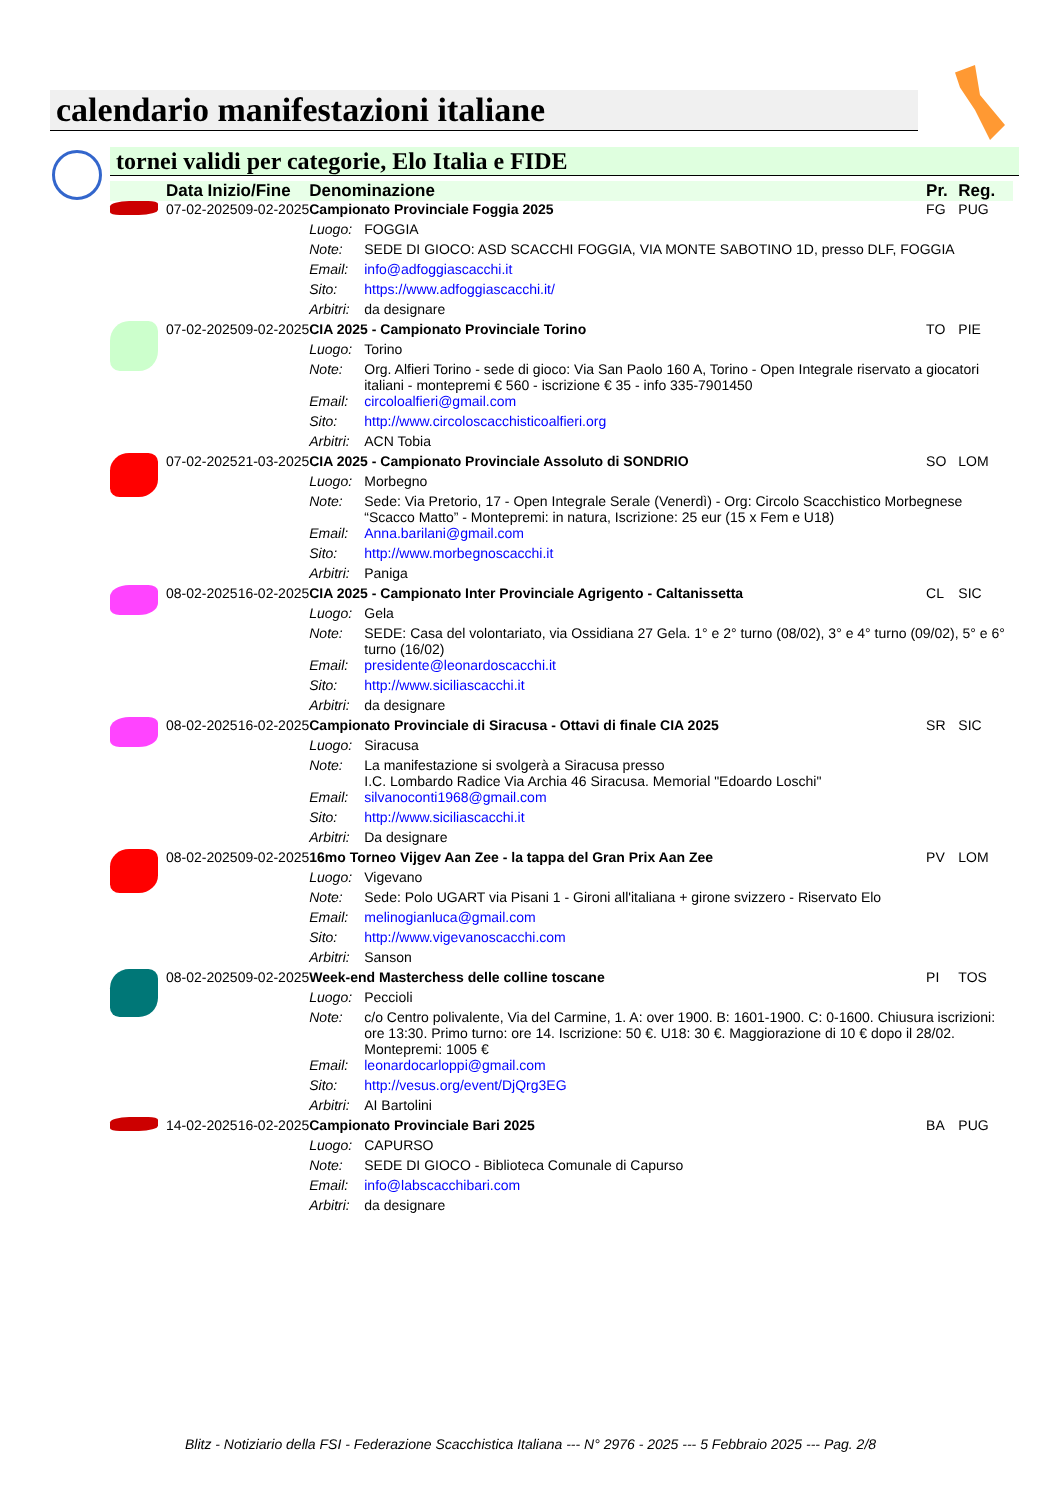calendario manifestazioni italiane
tornei validi per categorie, Elo Italia e FIDE
| | Data Inizio/Fine | | Denominazione | | Pr. | Reg. |
| --- | --- | --- | --- | --- | --- | --- |
| | 07-02-2025 | 09-02-2025 | Campionato Provinciale Foggia 2025 | | FG | PUG |
| | | | Luogo: | FOGGIA | | |
| | | | Note: | SEDE DI GIOCO: ASD SCACCHI FOGGIA, VIA MONTE SABOTINO 1D, presso DLF, FOGGIA | | |
| | | | Email: | info@adfoggiascacchi.it | | |
| | | | Sito: | https://www.adfoggiascacchi.it/ | | |
| | | | Arbitri: | da designare | | |
| | 07-02-2025 | 09-02-2025 | CIA 2025 - Campionato Provinciale Torino | | TO | PIE |
| | | | Luogo: | Torino | | |
| | | | Note: | Org. Alfieri Torino - sede di gioco: Via San Paolo 160 A, Torino - Open Integrale riservato a giocatori italiani - montepremi € 560 - iscrizione € 35 - info 335-7901450 | | |
| | | | Email: | circoloalfieri@gmail.com | | |
| | | | Sito: | http://www.circoloscacchisticoalfieri.org | | |
| | | | Arbitri: | ACN Tobia | | |
| | 07-02-2025 | 21-03-2025 | CIA 2025 - Campionato Provinciale Assoluto di SONDRIO | | SO | LOM |
| | | | Luogo: | Morbegno | | |
| | | | Note: | Sede: Via Pretorio, 17 - Open Integrale Serale (Venerdì) - Org: Circolo Scacchistico Morbegnese “Scacco Matto” - Montepremi: in natura, Iscrizione: 25 eur (15 x Fem e U18) | | |
| | | | Email: | Anna.barilani@gmail.com | | |
| | | | Sito: | http://www.morbegnoscacchi.it | | |
| | | | Arbitri: | Paniga | | |
| | 08-02-2025 | 16-02-2025 | CIA 2025 - Campionato Inter Provinciale Agrigento - Caltanissetta | | CL | SIC |
| | | | Luogo: | Gela | | |
| | | | Note: | SEDE: Casa del volontariato, via Ossidiana 27 Gela. 1° e 2° turno (08/02), 3° e 4° turno (09/02), 5° e 6° turno (16/02) | | |
| | | | Email: | presidente@leonardoscacchi.it | | |
| | | | Sito: | http://www.siciliascacchi.it | | |
| | | | Arbitri: | da designare | | |
| | 08-02-2025 | 16-02-2025 | Campionato Provinciale di Siracusa - Ottavi di finale CIA 2025 | | SR | SIC |
| | | | Luogo: | Siracusa | | |
| | | | Note: | La manifestazione si svolgerà a Siracusa presso I.C. Lombardo Radice Via Archia 46 Siracusa. Memorial "Edoardo Loschi" | | |
| | | | Email: | silvanoconti1968@gmail.com | | |
| | | | Sito: | http://www.siciliascacchi.it | | |
| | | | Arbitri: | Da designare | | |
| | 08-02-2025 | 09-02-2025 | 16mo Torneo Vijgev Aan Zee - la tappa del Gran Prix Aan Zee | | PV | LOM |
| | | | Luogo: | Vigevano | | |
| | | | Note: | Sede: Polo UGART via Pisani 1 - Gironi all'italiana + girone svizzero - Riservato Elo | | |
| | | | Email: | melinogianluca@gmail.com | | |
| | | | Sito: | http://www.vigevanoscacchi.com | | |
| | | | Arbitri: | Sanson | | |
| | 08-02-2025 | 09-02-2025 | Week-end Masterchess delle colline toscane | | PI | TOS |
| | | | Luogo: | Peccioli | | |
| | | | Note: | c/o Centro polivalente, Via del Carmine, 1. A: over 1900. B: 1601-1900. C: 0-1600. Chiusura iscrizioni: ore 13:30. Primo turno: ore 14. Iscrizione: 50 €. U18: 30 €. Maggiorazione di 10 € dopo il 28/02. Montepremi: 1005 € | | |
| | | | Email: | leonardocarloppi@gmail.com | | |
| | | | Sito: | http://vesus.org/event/DjQrg3EG | | |
| | | | Arbitri: | AI Bartolini | | |
| | 14-02-2025 | 16-02-2025 | Campionato Provinciale Bari 2025 | | BA | PUG |
| | | | Luogo: | CAPURSO | | |
| | | | Note: | SEDE DI GIOCO - Biblioteca Comunale di Capurso | | |
| | | | Email: | info@labscacchibari.com | | |
| | | | Arbitri: | da designare | | |
Blitz - Notiziario della FSI - Federazione Scacchistica Italiana --- N° 2976 - 2025 --- 5 Febbraio 2025 --- Pag. 2/8